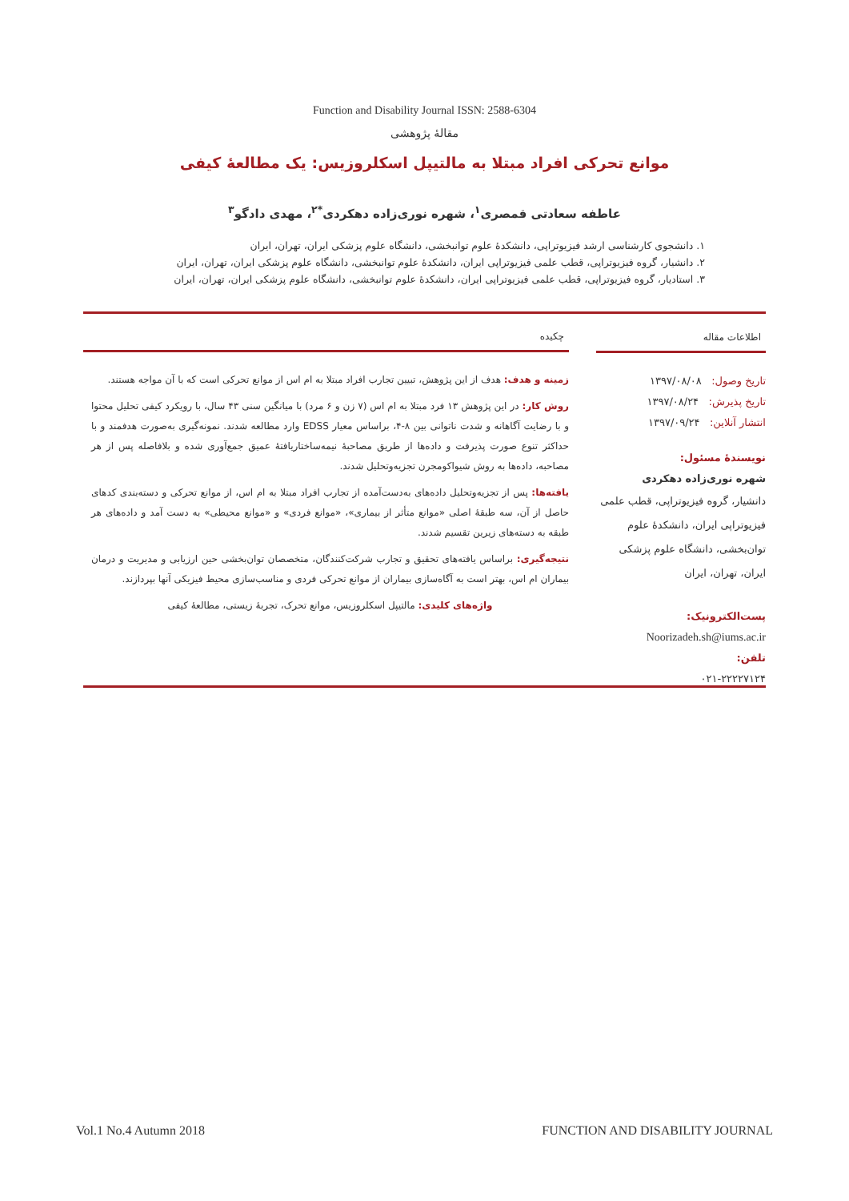Function and Disability Journal ISSN: 2588-6304
مقالهٔ پژوهشی
موانع تحرکی افراد مبتلا به مالتیپل اسکلروزیس: یک مطالعهٔ کیفی
عاطفه سعادتی قمصری<sup>۱</sup>، شهره نوری‌زاده دهکردی<sup>*۲</sup>، مهدی دادگو<sup>۳</sup>
۱. دانشجوی کارشناسی ارشد فیزیوتراپی، دانشکدهٔ علوم توانبخشی، دانشگاه علوم پزشکی ایران، تهران، ایران
۲. دانشیار، گروه فیزیوتراپی، قطب علمی فیزیوتراپی ایران، دانشکدهٔ علوم توانبخشی، دانشگاه علوم پزشکی ایران، تهران، ایران
۳. استادیار، گروه فیزیوتراپی، قطب علمی فیزیوتراپی ایران، دانشکدهٔ علوم توانبخشی، دانشگاه علوم پزشکی ایران، تهران، ایران
اطلاعات مقاله
تاریخ وصول: ۱۳۹۷/۰۸/۰۸
تاریخ پذیرش: ۱۳۹۷/۰۸/۲۴
انتشار آنلاین: ۱۳۹۷/۰۹/۲۴
نویسندهٔ مسئول:
شهره نوری‌زاده دهکردی
دانشیار، گروه فیزیوتراپی، قطب علمی فیزیوتراپی ایران، دانشکدهٔ علوم توان‌بخشی، دانشگاه علوم پزشکی ایران، تهران، ایران
پست‌الکترونیک:
Noorizadeh.sh@iums.ac.ir
تلفن:
۰۲۱-۲۲۲۲۷۱۲۴
چکیده
زمینه و هدف: هدف از این پژوهش، تبیین تجارب افراد مبتلا به ام اس از موانع تحرکی است که با آن مواجه هستند.
روش کار: در این پژوهش ۱۳ فرد مبتلا به ام اس (۷ زن و ۶ مرد) با میانگین سنی ۴۳ سال، با رویکرد کیفی تحلیل محتوا و با رضایت آگاهانه و شدت ناتوانی بین ۸-۴، براساس معیار EDSS وارد مطالعه شدند. نمونه‌گیری به‌صورت هدفمند و با حداکثر تنوع صورت پذیرفت و داده‌ها از طریق مصاحبهٔ نیمه‌ساختاریافتهٔ عمیق جمع‌آوری شده و بلافاصله پس از هر مصاحبه، داده‌ها به روش شیواکومجرن تجزیه‌وتحلیل شدند.
یافته‌ها: پس از تجزیه‌وتحلیل داده‌های به‌دست‌آمده از تجارب افراد مبتلا به ام اس، از موانع تحرکی و دسته‌بندی کدهای حاصل از آن، سه طبقهٔ اصلی «موانع متأثر از بیماری»، «موانع فردی» و «موانع محیطی» به دست آمد و داده‌های هر طبقه به دسته‌های زیرین تقسیم شدند.
نتیجه‌گیری: براساس یافته‌های تحقیق و تجارب شرکت‌کنندگان، متخصصان توان‌بخشی حین ارزیابی و مدیریت و درمان بیماران ام اس، بهتر است به آگاه‌سازی بیماران از موانع تحرکی فردی و مناسب‌سازی محیط فیزیکی آنها بپردازند.
واژه‌های کلیدی: مالتیپل اسکلروزیس، موانع تحرک، تجربهٔ زیستی، مطالعهٔ کیفی
Vol.1 No.4 Autumn 2018 FUNCTION AND DISABILITY JOURNAL